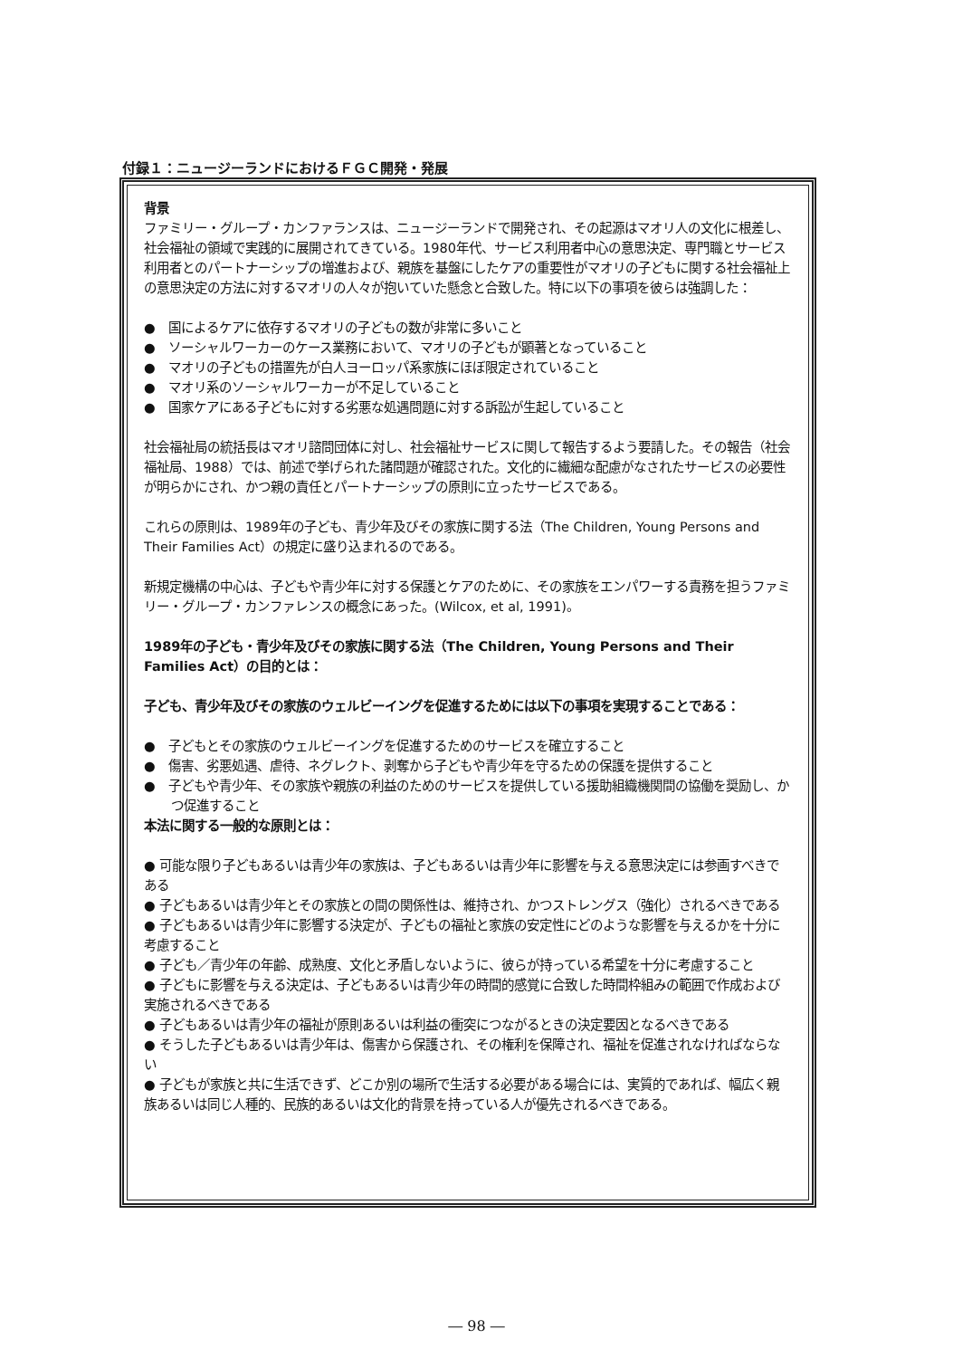付録１：ニュージーランドにおけるＦＧＣ開発・発展
背景
ファミリー・グループ・カンファランスは、ニュージーランドで開発され、その起源はマオリ人の文化に根差し、社会福祉の領域で実践的に展開されてきている。1980年代、サービス利用者中心の意思決定、専門職とサービス利用者とのパートナーシップの増進および、親族を基盤にしたケアの重要性がマオリの子どもに関する社会福祉上の意思決定の方法に対するマオリの人々が抱いていた懸念と合致した。特に以下の事項を彼らは強調した：
●　国によるケアに依存するマオリの子どもの数が非常に多いこと
●　ソーシャルワーカーのケース業務において、マオリの子どもが顕著となっていること
●　マオリの子どもの措置先が白人ヨーロッパ系家族にほぼ限定されていること
●　マオリ系のソーシャルワーカーが不足していること
●　国家ケアにある子どもに対する劣悪な処遇問題に対する訴訟が生起していること
社会福祉局の統括長はマオリ諮問団体に対し、社会福祉サービスに関して報告するよう要請した。その報告（社会福祉局、1988）では、前述で挙げられた諸問題が確認された。文化的に繊細な配慮がなされたサービスの必要性が明らかにされ、かつ親の責任とパートナーシップの原則に立ったサービスである。
これらの原則は、1989年の子ども、青少年及びその家族に関する法（The Children, Young Persons and Their Families Act）の規定に盛り込まれるのである。
新規定機構の中心は、子どもや青少年に対する保護とケアのために、その家族をエンパワーする責務を担うファミリー・グループ・カンファレンスの概念にあった。(Wilcox, et al, 1991)。
1989年の子ども・青少年及びその家族に関する法（The Children, Young Persons and Their Families Act）の目的とは：
子ども、青少年及びその家族のウェルビーイングを促進するためには以下の事項を実現することである：
●　子どもとその家族のウェルビーイングを促進するためのサービスを確立すること
●　傷害、劣悪処遇、虐待、ネグレクト、剥奪から子どもや青少年を守るための保護を提供すること
●　子どもや青少年、その家族や親族の利益のためのサービスを提供している援助組織機関間の協働を奨励し、かつ促進すること
本法に関する一般的な原則とは：
● 可能な限り子どもあるいは青少年の家族は、子どもあるいは青少年に影響を与える意思決定には参画すべきである
● 子どもあるいは青少年とその家族との間の関係性は、維持され、かつストレングス（強化）されるべきである
● 子どもあるいは青少年に影響する決定が、子どもの福祉と家族の安定性にどのような影響を与えるかを十分に考慮すること
● 子ども／青少年の年齢、成熟度、文化と矛盾しないように、彼らが持っている希望を十分に考慮すること
● 子どもに影響を与える決定は、子どもあるいは青少年の時間的感覚に合致した時間枠組みの範囲で作成および実施されるべきである
● 子どもあるいは青少年の福祉が原則あるいは利益の衝突につながるときの決定要因となるべきである
● そうした子どもあるいは青少年は、傷害から保護され、その権利を保障され、福祉を促進されなければならない
● 子どもが家族と共に生活できず、どこか別の場所で生活する必要がある場合には、実質的であれば、幅広く親族あるいは同じ人種的、民族的あるいは文化的背景を持っている人が優先されるべきである。
― 98 ―